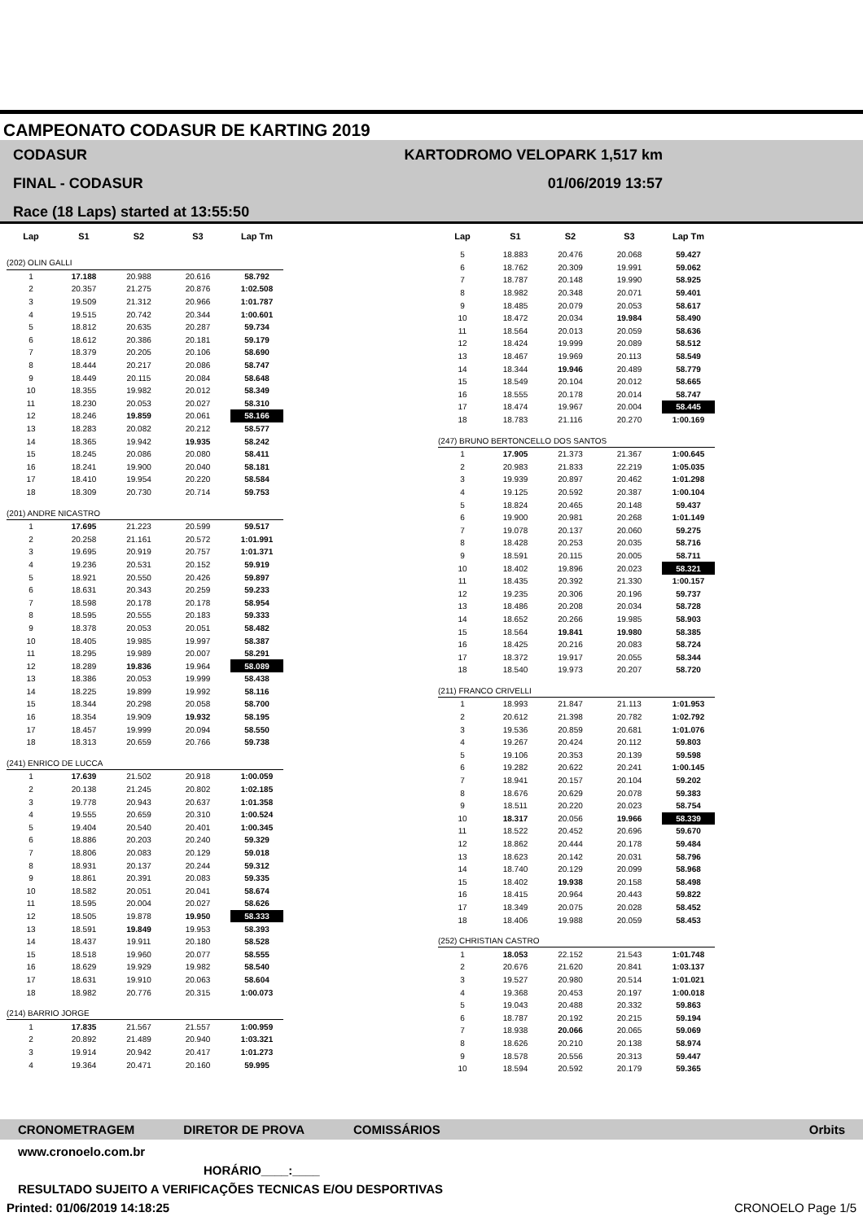CAMPEONATO CODASUR DE KARTING 2019
CODASUR
FINAL - CODASUR
Race (18 Laps) started at 13:55:50
KARTODROMO VELOPARK 1,517 km
01/06/2019 13:57
| Lap | S1 | S2 | S3 | Lap Tm |
| --- | --- | --- | --- | --- |
| (202) OLIN GALLI | | | | |
| 1 | 17.188 | 20.988 | 20.616 | 58.792 |
| 2 | 20.357 | 21.275 | 20.876 | 1:02.508 |
| 3 | 19.509 | 21.312 | 20.966 | 1:01.787 |
| 4 | 19.515 | 20.742 | 20.344 | 1:00.601 |
| 5 | 18.812 | 20.635 | 20.287 | 59.734 |
| 6 | 18.612 | 20.386 | 20.181 | 59.179 |
| 7 | 18.379 | 20.205 | 20.106 | 58.690 |
| 8 | 18.444 | 20.217 | 20.086 | 58.747 |
| 9 | 18.449 | 20.115 | 20.084 | 58.648 |
| 10 | 18.355 | 19.982 | 20.012 | 58.349 |
| 11 | 18.230 | 20.053 | 20.027 | 58.310 |
| 12 | 18.246 | 19.859 | 20.061 | 58.166 |
| 13 | 18.283 | 20.082 | 20.212 | 58.577 |
| 14 | 18.365 | 19.942 | 19.935 | 58.242 |
| 15 | 18.245 | 20.086 | 20.080 | 58.411 |
| 16 | 18.241 | 19.900 | 20.040 | 58.181 |
| 17 | 18.410 | 19.954 | 20.220 | 58.584 |
| 18 | 18.309 | 20.730 | 20.714 | 59.753 |
| (201) ANDRE NICASTRO | | | | |
| 1 | 17.695 | 21.223 | 20.599 | 59.517 |
| 2 | 20.258 | 21.161 | 20.572 | 1:01.991 |
| 3 | 19.695 | 20.919 | 20.757 | 1:01.371 |
| 4 | 19.236 | 20.531 | 20.152 | 59.919 |
| 5 | 18.921 | 20.550 | 20.426 | 59.897 |
| 6 | 18.631 | 20.343 | 20.259 | 59.233 |
| 7 | 18.598 | 20.178 | 20.178 | 58.954 |
| 8 | 18.595 | 20.555 | 20.183 | 59.333 |
| 9 | 18.378 | 20.053 | 20.051 | 58.482 |
| 10 | 18.405 | 19.985 | 19.997 | 58.387 |
| 11 | 18.295 | 19.989 | 20.007 | 58.291 |
| 12 | 18.289 | 19.836 | 19.964 | 58.089 |
| 13 | 18.386 | 20.053 | 19.999 | 58.438 |
| 14 | 18.225 | 19.899 | 19.992 | 58.116 |
| 15 | 18.344 | 20.298 | 20.058 | 58.700 |
| 16 | 18.354 | 19.909 | 19.932 | 58.195 |
| 17 | 18.457 | 19.999 | 20.094 | 58.550 |
| 18 | 18.313 | 20.659 | 20.766 | 59.738 |
| (241) ENRICO DE LUCCA | | | | |
| 1 | 17.639 | 21.502 | 20.918 | 1:00.059 |
| 2 | 20.138 | 21.245 | 20.802 | 1:02.185 |
| 3 | 19.778 | 20.943 | 20.637 | 1:01.358 |
| 4 | 19.555 | 20.659 | 20.310 | 1:00.524 |
| 5 | 19.404 | 20.540 | 20.401 | 1:00.345 |
| 6 | 18.886 | 20.203 | 20.240 | 59.329 |
| 7 | 18.806 | 20.083 | 20.129 | 59.018 |
| 8 | 18.931 | 20.137 | 20.244 | 59.312 |
| 9 | 18.861 | 20.391 | 20.083 | 59.335 |
| 10 | 18.582 | 20.051 | 20.041 | 58.674 |
| 11 | 18.595 | 20.004 | 20.027 | 58.626 |
| 12 | 18.505 | 19.878 | 19.950 | 58.333 |
| 13 | 18.591 | 19.849 | 19.953 | 58.393 |
| 14 | 18.437 | 19.911 | 20.180 | 58.528 |
| 15 | 18.518 | 19.960 | 20.077 | 58.555 |
| 16 | 18.629 | 19.929 | 19.982 | 58.540 |
| 17 | 18.631 | 19.910 | 20.063 | 58.604 |
| 18 | 18.982 | 20.776 | 20.315 | 1:00.073 |
| (214) BARRIO JORGE | | | | |
| 1 | 17.835 | 21.567 | 21.557 | 1:00.959 |
| 2 | 20.892 | 21.489 | 20.940 | 1:03.321 |
| 3 | 19.914 | 20.942 | 20.417 | 1:01.273 |
| 4 | 19.364 | 20.471 | 20.160 | 59.995 |
| Lap | S1 | S2 | S3 | Lap Tm |
| --- | --- | --- | --- | --- |
| 5 | 18.883 | 20.476 | 20.068 | 59.427 |
| 6 | 18.762 | 20.309 | 19.991 | 59.062 |
| 7 | 18.787 | 20.148 | 19.990 | 58.925 |
| 8 | 18.982 | 20.348 | 20.071 | 59.401 |
| 9 | 18.485 | 20.079 | 20.053 | 58.617 |
| 10 | 18.472 | 20.034 | 19.984 | 58.490 |
| 11 | 18.564 | 20.013 | 20.059 | 58.636 |
| 12 | 18.424 | 19.999 | 20.089 | 58.512 |
| 13 | 18.467 | 19.969 | 20.113 | 58.549 |
| 14 | 18.344 | 19.946 | 20.489 | 58.779 |
| 15 | 18.549 | 20.104 | 20.012 | 58.665 |
| 16 | 18.555 | 20.178 | 20.014 | 58.747 |
| 17 | 18.474 | 19.967 | 20.004 | 58.445 |
| 18 | 18.783 | 21.116 | 20.270 | 1:00.169 |
| (247) BRUNO BERTONCELLO DOS SANTOS | | | | |
| 1 | 17.905 | 21.373 | 21.367 | 1:00.645 |
| 2 | 20.983 | 21.833 | 22.219 | 1:05.035 |
| 3 | 19.939 | 20.897 | 20.462 | 1:01.298 |
| 4 | 19.125 | 20.592 | 20.387 | 1:00.104 |
| 5 | 18.824 | 20.465 | 20.148 | 59.437 |
| 6 | 19.900 | 20.981 | 20.268 | 1:01.149 |
| 7 | 19.078 | 20.137 | 20.060 | 59.275 |
| 8 | 18.428 | 20.253 | 20.035 | 58.716 |
| 9 | 18.591 | 20.115 | 20.005 | 58.711 |
| 10 | 18.402 | 19.896 | 20.023 | 58.321 |
| 11 | 18.435 | 20.392 | 21.330 | 1:00.157 |
| 12 | 19.235 | 20.306 | 20.196 | 59.737 |
| 13 | 18.486 | 20.208 | 20.034 | 58.728 |
| 14 | 18.652 | 20.266 | 19.985 | 58.903 |
| 15 | 18.564 | 19.841 | 19.980 | 58.385 |
| 16 | 18.425 | 20.216 | 20.083 | 58.724 |
| 17 | 18.372 | 19.917 | 20.055 | 58.344 |
| 18 | 18.540 | 19.973 | 20.207 | 58.720 |
| (211) FRANCO CRIVELLI | | | | |
| 1 | 18.993 | 21.847 | 21.113 | 1:01.953 |
| 2 | 20.612 | 21.398 | 20.782 | 1:02.792 |
| 3 | 19.536 | 20.859 | 20.681 | 1:01.076 |
| 4 | 19.267 | 20.424 | 20.112 | 59.803 |
| 5 | 19.106 | 20.353 | 20.139 | 59.598 |
| 6 | 19.282 | 20.622 | 20.241 | 1:00.145 |
| 7 | 18.941 | 20.157 | 20.104 | 59.202 |
| 8 | 18.676 | 20.629 | 20.078 | 59.383 |
| 9 | 18.511 | 20.220 | 20.023 | 58.754 |
| 10 | 18.317 | 20.056 | 19.966 | 58.339 |
| 11 | 18.522 | 20.452 | 20.696 | 59.670 |
| 12 | 18.862 | 20.444 | 20.178 | 59.484 |
| 13 | 18.623 | 20.142 | 20.031 | 58.796 |
| 14 | 18.740 | 20.129 | 20.099 | 58.968 |
| 15 | 18.402 | 19.938 | 20.158 | 58.498 |
| 16 | 18.415 | 20.964 | 20.443 | 59.822 |
| 17 | 18.349 | 20.075 | 20.028 | 58.452 |
| 18 | 18.406 | 19.988 | 20.059 | 58.453 |
| (252) CHRISTIAN CASTRO | | | | |
| 1 | 18.053 | 22.152 | 21.543 | 1:01.748 |
| 2 | 20.676 | 21.620 | 20.841 | 1:03.137 |
| 3 | 19.527 | 20.980 | 20.514 | 1:01.021 |
| 4 | 19.368 | 20.453 | 20.197 | 1:00.018 |
| 5 | 19.043 | 20.488 | 20.332 | 59.863 |
| 6 | 18.787 | 20.192 | 20.215 | 59.194 |
| 7 | 18.938 | 20.066 | 20.065 | 59.069 |
| 8 | 18.626 | 20.210 | 20.138 | 58.974 |
| 9 | 18.578 | 20.556 | 20.313 | 59.447 |
| 10 | 18.594 | 20.592 | 20.179 | 59.365 |
CRONOMETRAGEM DIRETOR DE PROVA COMISSÁRIOS Orbits
www.cronoelo.com.br
HORÁRIO____:____
RESULTADO SUJEITO A VERIFICAÇÕES TECNICAS E/OU DESPORTIVAS
Printed: 01/06/2019 14:18:25 CRONOELO Page 1/5